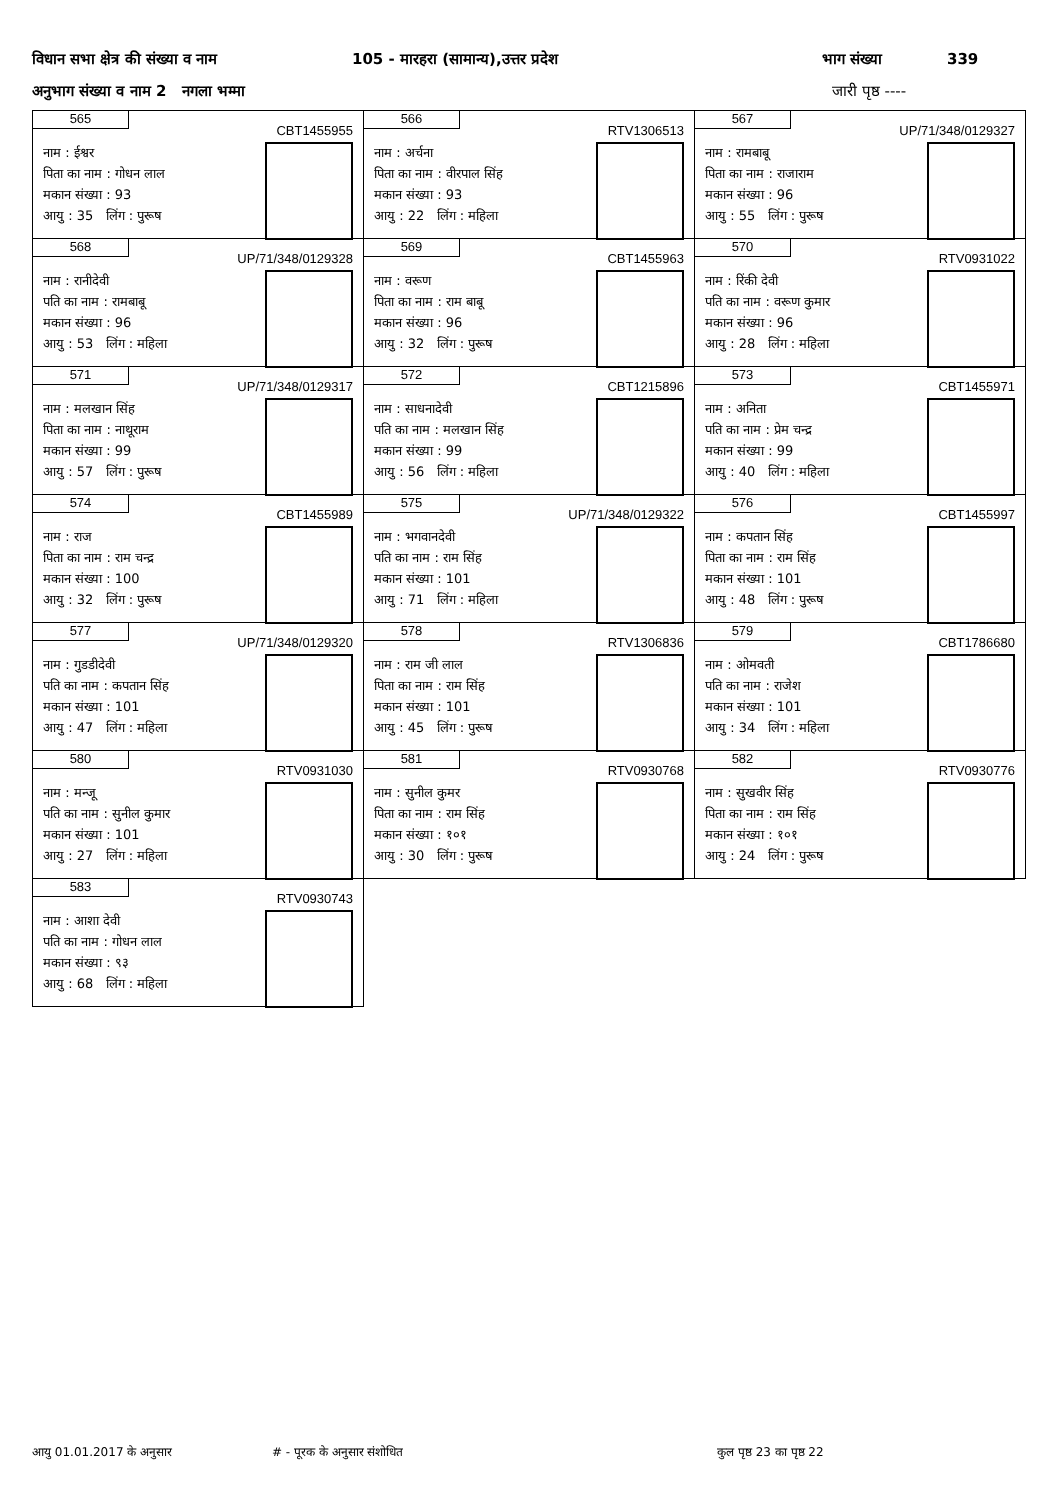विधान सभा क्षेत्र की संख्या व नाम 105 - मारहरा (सामान्य),उत्तर प्रदेश भाग संख्या 339
अनुभाग संख्या व नाम 2 नगला भम्मा जारी पृष्ठ ----
| 565 CBT1455955 नाम : ईश्वर पिता का नाम : गोधन लाल मकान संख्या : 93 आयु : 35 लिंग : पुरूष | 566 RTV1306513 नाम : अर्चना पिता का नाम : वीरपाल सिंह मकान संख्या : 93 आयु : 22 लिंग : महिला | 567 UP/71/348/0129327 नाम : रामबाबू पिता का नाम : राजाराम मकान संख्या : 96 आयु : 55 लिंग : पुरूष |
| 568 UP/71/348/0129328 नाम : रानीदेवी पति का नाम : रामबाबू मकान संख्या : 96 आयु : 53 लिंग : महिला | 569 CBT1455963 नाम : वरूण पिता का नाम : राम बाबू मकान संख्या : 96 आयु : 32 लिंग : पुरूष | 570 RTV0931022 नाम : रिंकी देवी पति का नाम : वरूण कुमार मकान संख्या : 96 आयु : 28 लिंग : महिला |
| 571 UP/71/348/0129317 नाम : मलखान सिंह पिता का नाम : नाथूराम मकान संख्या : 99 आयु : 57 लिंग : पुरूष | 572 CBT1215896 नाम : साधनादेवी पति का नाम : मलखान सिंह मकान संख्या : 99 आयु : 56 लिंग : महिला | 573 CBT1455971 नाम : अनिता पति का नाम : प्रेम चन्द्र मकान संख्या : 99 आयु : 40 लिंग : महिला |
| 574 CBT1455989 नाम : राज पिता का नाम : राम चन्द्र मकान संख्या : 100 आयु : 32 लिंग : पुरूष | 575 UP/71/348/0129322 नाम : भगवानदेवी पति का नाम : राम सिंह मकान संख्या : 101 आयु : 71 लिंग : महिला | 576 CBT1455997 नाम : कपतान सिंह पिता का नाम : राम सिंह मकान संख्या : 101 आयु : 48 लिंग : पुरूष |
| 577 UP/71/348/0129320 नाम : गुडडीदेवी पति का नाम : कपतान सिंह मकान संख्या : 101 आयु : 47 लिंग : महिला | 578 RTV1306836 नाम : राम जी लाल पिता का नाम : राम सिंह मकान संख्या : 101 आयु : 45 लिंग : पुरूष | 579 CBT1786680 नाम : ओमवती पति का नाम : राजेश मकान संख्या : 101 आयु : 34 लिंग : महिला |
| 580 RTV0931030 नाम : मन्जू पति का नाम : सुनील कुमार मकान संख्या : 101 आयु : 27 लिंग : महिला | 581 RTV0930768 नाम : सुनील कुमर पिता का नाम : राम सिंह मकान संख्या : १०१ आयु : 30 लिंग : पुरूष | 582 RTV0930776 नाम : सुखवीर सिंह पिता का नाम : राम सिंह मकान संख्या : १०१ आयु : 24 लिंग : पुरूष |
| 583 RTV0930743 नाम : आशा देवी पति का नाम : गोधन लाल मकान संख्या : ९३ आयु : 68 लिंग : महिला | | |
आयु 01.01.2017 के अनुसार # - पूरक के अनुसार संशोधित कुल पृष्ठ 23 का पृष्ठ 22